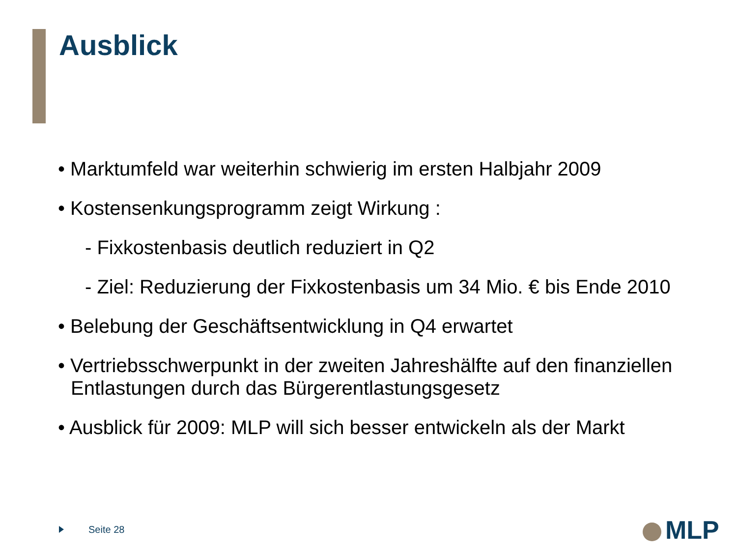Ausblick
• Marktumfeld war weiterhin schwierig im ersten Halbjahr 2009
• Kostensenkungsprogramm zeigt Wirkung :
- Fixkostenbasis deutlich reduziert in Q2
- Ziel: Reduzierung der Fixkostenbasis um 34 Mio. € bis Ende 2010
• Belebung der Geschäftsentwicklung in Q4 erwartet
• Vertriebsschwerpunkt in der zweiten Jahreshälfte auf den finanziellen Entlastungen durch das Bürgerentlastungsgesetz
• Ausblick für 2009: MLP will sich besser entwickeln als der Markt
Seite 28 MLP